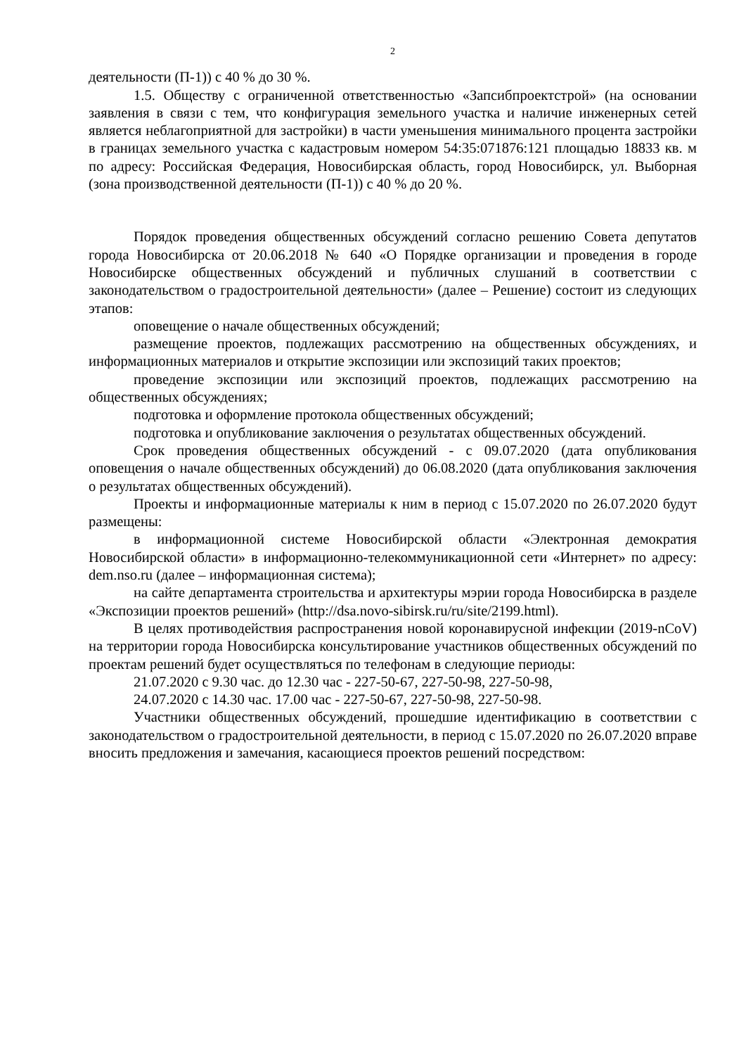2
деятельности (П-1)) с 40 % до 30 %.
1.5. Обществу с ограниченной ответственностью «Запсибпроектстрой» (на основании заявления в связи с тем, что конфигурация земельного участка и наличие инженерных сетей является неблагоприятной для застройки) в части уменьшения минимального процента застройки в границах земельного участка с кадастровым номером 54:35:071876:121 площадью 18833 кв. м по адресу: Российская Федерация, Новосибирская область, город Новосибирск, ул. Выборная (зона производственной деятельности (П-1)) с 40 % до 20 %.
Порядок проведения общественных обсуждений согласно решению Совета депутатов города Новосибирска от 20.06.2018 № 640 «О Порядке организации и проведения в городе Новосибирске общественных обсуждений и публичных слушаний в соответствии с законодательством о градостроительной деятельности» (далее – Решение) состоит из следующих этапов:
оповещение о начале общественных обсуждений;
размещение проектов, подлежащих рассмотрению на общественных обсуждениях, и информационных материалов и открытие экспозиции или экспозиций таких проектов;
проведение экспозиции или экспозиций проектов, подлежащих рассмотрению на общественных обсуждениях;
подготовка и оформление протокола общественных обсуждений;
подготовка и опубликование заключения о результатах общественных обсуждений.
Срок проведения общественных обсуждений - с 09.07.2020 (дата опубликования оповещения о начале общественных обсуждений) до 06.08.2020 (дата опубликования заключения о результатах общественных обсуждений).
Проекты и информационные материалы к ним в период с 15.07.2020 по 26.07.2020 будут размещены:
в информационной системе Новосибирской области «Электронная демократия Новосибирской области» в информационно-телекоммуникационной сети «Интернет» по адресу: dem.nso.ru (далее – информационная система);
на сайте департамента строительства и архитектуры мэрии города Новосибирска в разделе «Экспозиции проектов решений» (http://dsa.novo-sibirsk.ru/ru/site/2199.html).
В целях противодействия распространения новой коронавирусной инфекции (2019-nCoV) на территории города Новосибирска консультирование участников общественных обсуждений по проектам решений будет осуществляться по телефонам в следующие периоды:
21.07.2020 с 9.30 час. до 12.30 час - 227-50-67, 227-50-98, 227-50-98,
24.07.2020 с 14.30 час. 17.00 час - 227-50-67, 227-50-98, 227-50-98.
Участники общественных обсуждений, прошедшие идентификацию в соответствии с законодательством о градостроительной деятельности, в период с 15.07.2020 по 26.07.2020 вправе вносить предложения и замечания, касающиеся проектов решений посредством: